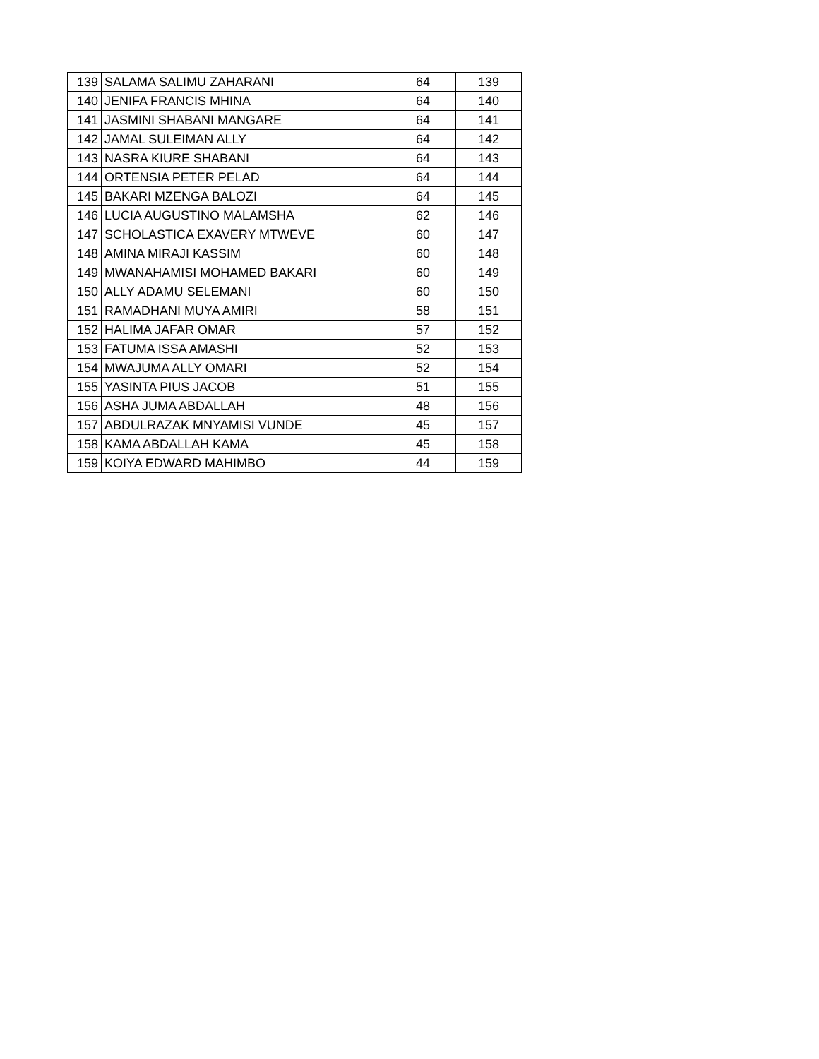| 139 | SALAMA SALIMU ZAHARANI | 64 | 139 |
| 140 | JENIFA FRANCIS MHINA | 64 | 140 |
| 141 | JASMINI SHABANI MANGARE | 64 | 141 |
| 142 | JAMAL SULEIMAN ALLY | 64 | 142 |
| 143 | NASRA KIURE SHABANI | 64 | 143 |
| 144 | ORTENSIA PETER PELAD | 64 | 144 |
| 145 | BAKARI MZENGA BALOZI | 64 | 145 |
| 146 | LUCIA AUGUSTINO MALAMSHA | 62 | 146 |
| 147 | SCHOLASTICA EXAVERY MTWEVE | 60 | 147 |
| 148 | AMINA MIRAJI KASSIM | 60 | 148 |
| 149 | MWANAHAMISI MOHAMED BAKARI | 60 | 149 |
| 150 | ALLY ADAMU SELEMANI | 60 | 150 |
| 151 | RAMADHANI MUYA AMIRI | 58 | 151 |
| 152 | HALIMA JAFAR OMAR | 57 | 152 |
| 153 | FATUMA ISSA AMASHI | 52 | 153 |
| 154 | MWAJUMA ALLY OMARI | 52 | 154 |
| 155 | YASINTA PIUS JACOB | 51 | 155 |
| 156 | ASHA JUMA ABDALLAH | 48 | 156 |
| 157 | ABDULRAZAK MNYAMISI VUNDE | 45 | 157 |
| 158 | KAMA ABDALLAH KAMA | 45 | 158 |
| 159 | KOIYA EDWARD MAHIMBO | 44 | 159 |